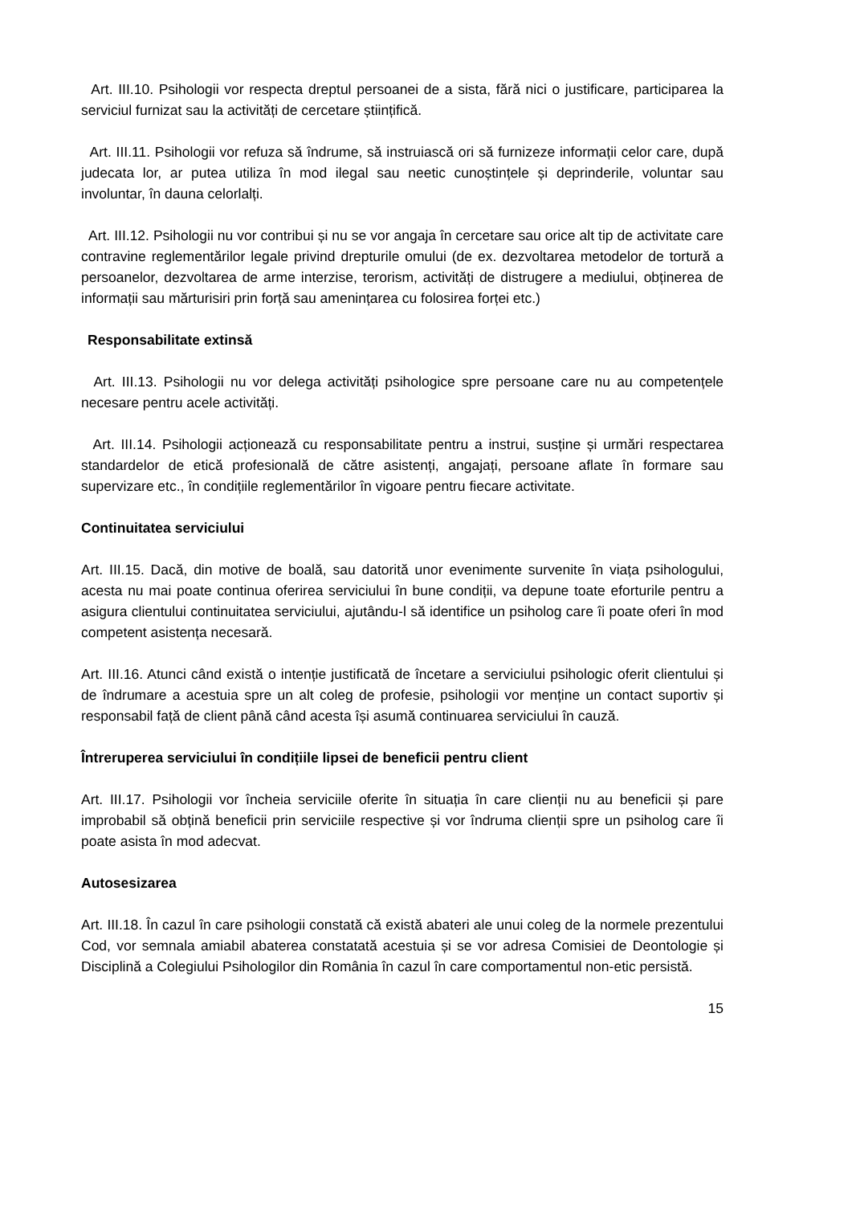Art. III.10. Psihologii vor respecta dreptul persoanei de a sista, fără nici o justificare, participarea la serviciul furnizat sau la activități de cercetare științifică.
Art. III.11. Psihologii vor refuza să îndrume, să instruiască ori să furnizeze informații celor care, după judecata lor, ar putea utiliza în mod ilegal sau neetic cunoștințele și deprinderile, voluntar sau involuntar, în dauna celorlalți.
Art. III.12. Psihologii nu vor contribui și nu se vor angaja în cercetare sau orice alt tip de activitate care contravine reglementărilor legale privind drepturile omului (de ex. dezvoltarea metodelor de tortură a persoanelor, dezvoltarea de arme interzise, terorism, activități de distrugere a mediului, obținerea de informații sau mărturisiri prin forță sau amenințarea cu folosirea forței etc.)
Responsabilitate extinsă
Art. III.13. Psihologii nu vor delega activități psihologice spre persoane care nu au competențele necesare pentru acele activități.
Art. III.14. Psihologii acționează cu responsabilitate pentru a instrui, susține și urmări respectarea standardelor de etică profesională de către asistenți, angajați, persoane aflate în formare sau supervizare etc., în condițiile reglementărilor în vigoare pentru fiecare activitate.
Continuitatea serviciului
Art. III.15. Dacă, din motive de boală, sau datorită unor evenimente survenite în viața psihologului, acesta nu mai poate continua oferirea serviciului în bune condiții, va depune toate eforturile pentru a asigura clientului continuitatea serviciului, ajutându-l să identifice un psiholog care îi poate oferi în mod competent asistența necesară.
Art. III.16. Atunci când există o intenție justificată de încetare a serviciului psihologic oferit clientului și de îndrumare a acestuia spre un alt coleg de profesie, psihologii vor menține un contact suportiv și responsabil față de client până când acesta își asumă continuarea serviciului în cauză.
Întreruperea serviciului în condițiile lipsei de beneficii pentru client
Art. III.17. Psihologii vor încheia serviciile oferite în situația în care clienții nu au beneficii și pare improbabil să obțină beneficii prin serviciile respective și vor îndruma clienții spre un psiholog care îi poate asista în mod adecvat.
Autosesizarea
Art. III.18. În cazul în care psihologii constată că există abateri ale unui coleg de la normele prezentului Cod, vor semnala amiabil abaterea constatată acestuia și se vor adresa Comisiei de Deontologie și Disciplină a Colegiului Psihologilor din România în cazul în care comportamentul non-etic persistă.
15